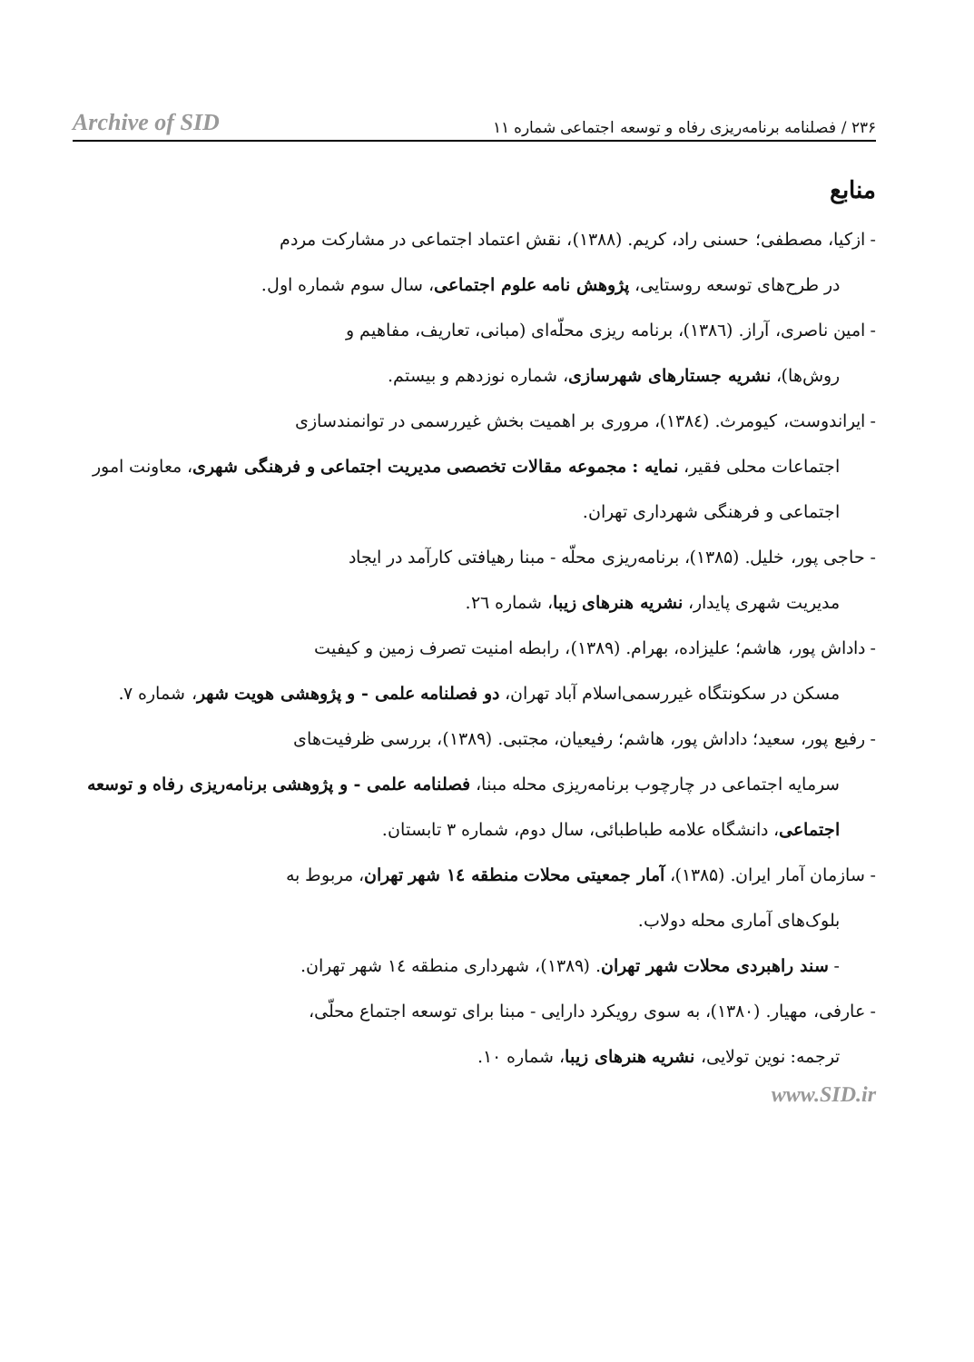Archive of SID ۲۳۶ / فصلنامه برنامه‌ریزی رفاه و توسعه اجتماعی شماره ۱۱
منابع
- ازکیا، مصطفی؛ حسنی راد، کریم. (۱۳۸۸)، نقش اعتماد اجتماعی در مشارکت مردم
در طرح‌های توسعه روستایی، پژوهش نامه علوم اجتماعی، سال سوم شماره اول.
- امین ناصری، آراز. (۱۳۸٦)، برنامه ریزی محلّه‌ای (مبانی، تعاریف، مفاهیم و
روش‌ها)، نشریه جستارهای شهرسازی، شماره نوزدهم و بیستم.
- ایراندوست، کیومرث. (۱۳۸٤)، مروری بر اهمیت بخش غیررسمی در توانمندسازی
اجتماعات محلی فقیر، نمایه : مجموعه مقالات تخصصی مدیریت اجتماعی و فرهنگی شهری، معاونت امور اجتماعی و فرهنگی شهرداری تهران.
- حاجی پور، خلیل. (۱۳۸۵)، برنامه‌ریزی محلّه - مبنا رهیافتی کارآمد در ایجاد
مدیریت شهری پایدار، نشریه هنرهای زیبا، شماره ۲٦.
- داداش پور، هاشم؛ علیزاده، بهرام. (۱۳۸۹)، رابطه امنیت تصرف زمین و کیفیت
مسکن در سکونتگاه غیررسمی‌اسلام آباد تهران، دو فصلنامه علمی - و پژوهشی هویت شهر، شماره ۷.
- رفیع پور، سعید؛ داداش پور، هاشم؛ رفیعیان، مجتبی. (۱۳۸۹)، بررسی ظرفیت‌های
سرمایه اجتماعی در چارچوب برنامه‌ریزی محله مبنا، فصلنامه علمی - و پژوهشی برنامه‌ریزی رفاه و توسعه اجتماعی، دانشگاه علامه طباطبائی، سال دوم، شماره ۳ تابستان.
- سازمان آمار ایران. (۱۳۸۵)، آمار جمعیتی محلات منطقه ۱٤ شهر تهران، مربوط به
بلوک‌های آماری محله دولاب.
- سند راهبردی محلات شهر تهران. (۱۳۸۹)، شهرداری منطقه ۱٤ شهر تهران.
- عارفی، مهیار. (۱۳۸۰)، به سوی رویکرد دارایی - مبنا برای توسعه اجتماع محلّی،
ترجمه: نوین تولایی، نشریه هنرهای زیبا، شماره ۱۰.
www.SID.ir